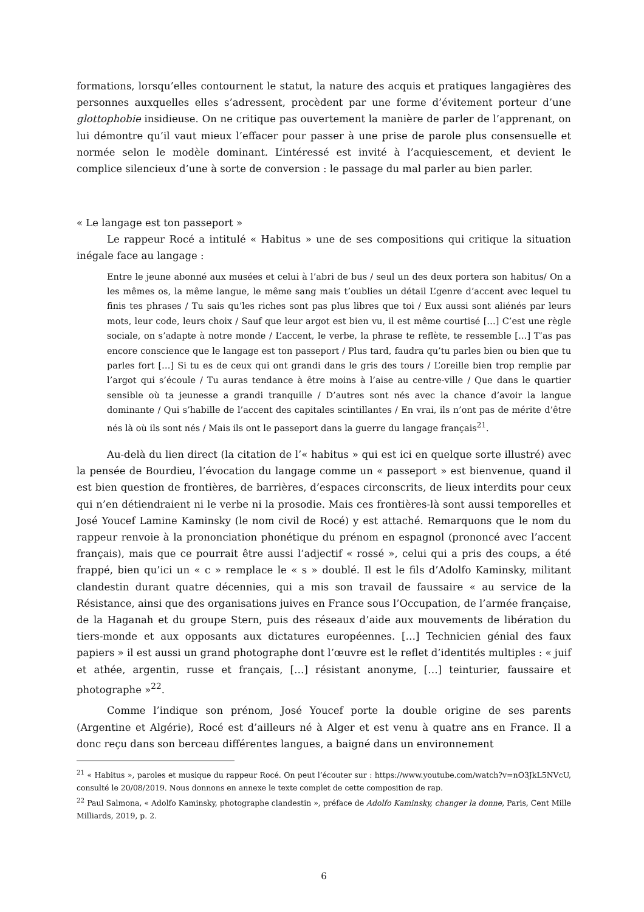formations, lorsqu’elles contournent le statut, la nature des acquis et pratiques langagières des personnes auxquelles elles s’adressent, procèdent par une forme d’évitement porteur d’une glottophobie insidieuse. On ne critique pas ouvertement la manière de parler de l’apprenant, on lui démontre qu’il vaut mieux l’effacer pour passer à une prise de parole plus consensuelle et normée selon le modèle dominant. L’intéressé est invité à l’acquiescement, et devient le complice silencieux d’une à sorte de conversion : le passage du mal parler au bien parler.
« Le langage est ton passeport »
Le rappeur Rocé a intitulé « Habitus » une de ses compositions qui critique la situation inégale face au langage :
Entre le jeune abonné aux musées et celui à l’abri de bus / seul un des deux portera son habitus/ On a les mêmes os, la même langue, le même sang mais t’oublies un détail L’genre d’accent avec lequel tu finis tes phrases / Tu sais qu’les riches sont pas plus libres que toi / Eux aussi sont aliénés par leurs mots, leur code, leurs choix / Sauf que leur argot est bien vu, il est même courtisé […] C’est une règle sociale, on s’adapte à notre monde / L’accent, le verbe, la phrase te reflète, te ressemble […] T’as pas encore conscience que le langage est ton passeport / Plus tard, faudra qu’tu parles bien ou bien que tu parles fort […] Si tu es de ceux qui ont grandi dans le gris des tours / L’oreille bien trop remplie par l’argot qui s’écoule / Tu auras tendance à être moins à l’aise au centre-ville / Que dans le quartier sensible où ta jeunesse a grandi tranquille / D’autres sont nés avec la chance d’avoir la langue dominante / Qui s’habille de l’accent des capitales scintillantes / En vrai, ils n’ont pas de mérite d’être nés là où ils sont nés / Mais ils ont le passeport dans la guerre du langage français<sup>21</sup>.
Au-delà du lien direct (la citation de l’« habitus » qui est ici en quelque sorte illustré) avec la pensée de Bourdieu, l’évocation du langage comme un « passeport » est bienvenue, quand il est bien question de frontières, de barrières, d’espaces circonscrits, de lieux interdits pour ceux qui n’en détiendraient ni le verbe ni la prosodie. Mais ces frontières-là sont aussi temporelles et José Youcef Lamine Kaminsky (le nom civil de Rocé) y est attaché. Remarquons que le nom du rappeur renvoie à la prononciation phonétique du prénom en espagnol (prononcé avec l’accent français), mais que ce pourrait être aussi l’adjectif « rossé », celui qui a pris des coups, a été frappé, bien qu’ici un « c » remplace le « s » doublé. Il est le fils d’Adolfo Kaminsky, militant clandestin durant quatre décennies, qui a mis son travail de faussaire « au service de la Résistance, ainsi que des organisations juives en France sous l’Occupation, de l’armée française, de la Haganah et du groupe Stern, puis des réseaux d’aide aux mouvements de libération du tiers-monde et aux opposants aux dictatures européennes. […] Technicien génial des faux papiers » il est aussi un grand photographe dont l’œuvre est le reflet d’identités multiples : « juif et athée, argentin, russe et français, […] résistant anonyme, […] teinturier, faussaire et photographe »<sup>22</sup>.
Comme l’indique son prénom, José Youcef porte la double origine de ses parents (Argentine et Algérie), Rocé est d’ailleurs né à Alger et est venu à quatre ans en France. Il a donc reçu dans son berceau différentes langues, a baigné dans un environnement
<sup>21</sup> « Habitus », paroles et musique du rappeur Rocé. On peut l’écouter sur : https://www.youtube.com/watch?v=nO3JkL5NVcU, consulté le 20/08/2019. Nous donnons en annexe le texte complet de cette composition de rap.
<sup>22</sup> Paul Salmona, « Adolfo Kaminsky, photographe clandestin », préface de Adolfo Kaminsky, changer la donne, Paris, Cent Mille Milliards, 2019, p. 2.
6